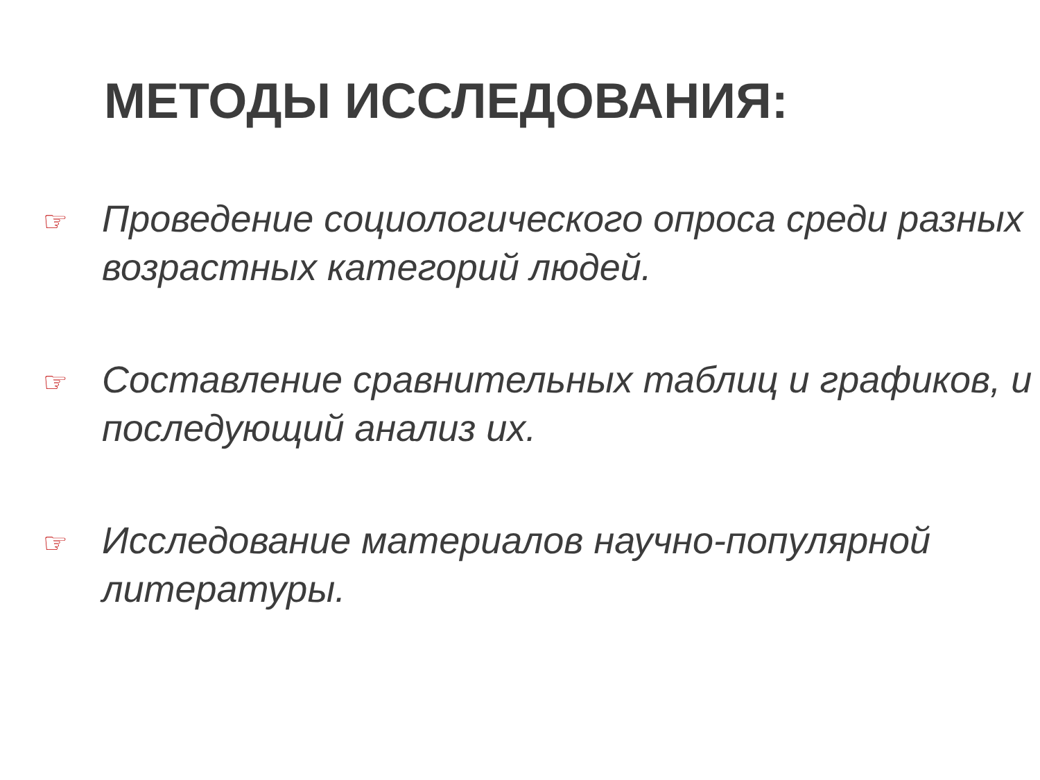МЕТОДЫ ИССЛЕДОВАНИЯ:
☞ Проведение социологического опроса среди разных возрастных категорий людей.
☞ Составление сравнительных таблиц и графиков, и последующий анализ их.
☞ Исследование материалов научно-популярной литературы.